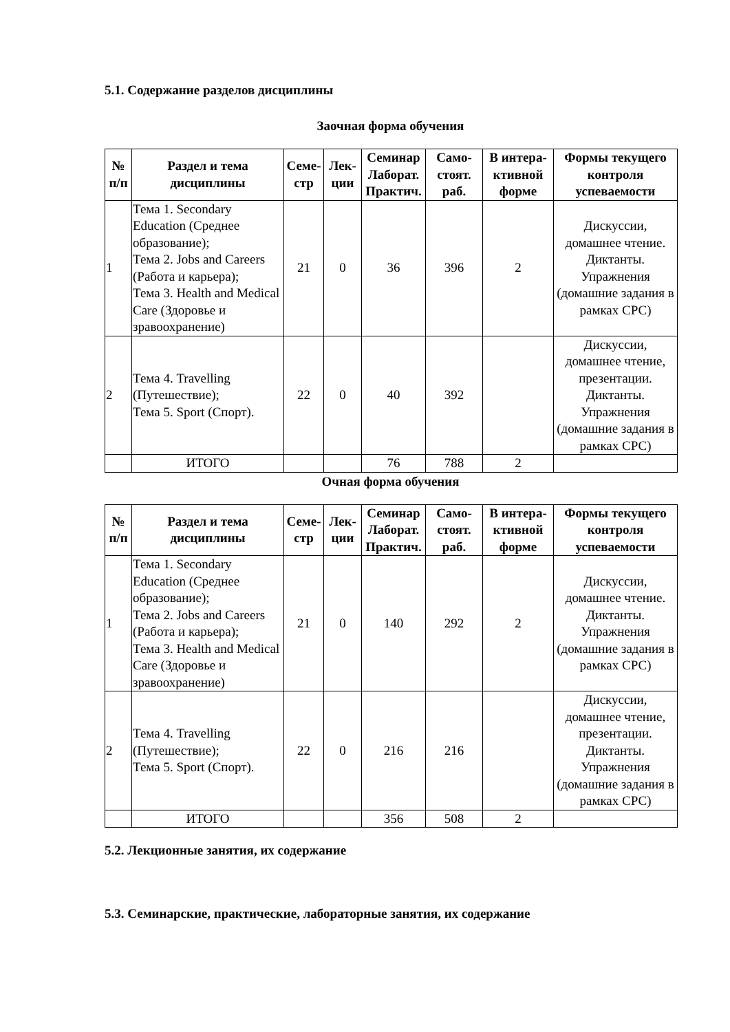5.1. Содержание разделов дисциплины
Заочная форма обучения
| № п/п | Раздел и тема дисциплины | Семе-стр | Лек-ции | Семинар Лаборат. Практич. | Само-стоят. раб. | В интера-ктивной форме | Формы текущего контроля успеваемости |
| --- | --- | --- | --- | --- | --- | --- | --- |
| 1 | Тема 1. Secondary Education (Среднее образование); Тема 2. Jobs and Careers (Работа и карьера); Тема 3. Health and Medical Care (Здоровье и зравоохранение) | 21 | 0 | 36 | 396 | 2 | Дискуссии, домашнее чтение. Диктанты. Упражнения (домашние задания в рамках СРС) |
| 2 | Тема 4. Travelling (Путешествие); Тема 5. Sport (Спорт). | 22 | 0 | 40 | 392 | | Дискуссии, домашнее чтение, презентации. Диктанты. Упражнения (домашние задания в рамках СРС) |
| | ИТОГО | | | 76 | 788 | 2 | |
Очная форма обучения
| № п/п | Раздел и тема дисциплины | Семе-стр | Лек-ции | Семинар Лаборат. Практич. | Само-стоят. раб. | В интера-ктивной форме | Формы текущего контроля успеваемости |
| --- | --- | --- | --- | --- | --- | --- | --- |
| 1 | Тема 1. Secondary Education (Среднее образование); Тема 2. Jobs and Careers (Работа и карьера); Тема 3. Health and Medical Care (Здоровье и зравоохранение) | 21 | 0 | 140 | 292 | 2 | Дискуссии, домашнее чтение. Диктанты. Упражнения (домашние задания в рамках СРС) |
| 2 | Тема 4. Travelling (Путешествие); Тема 5. Sport (Спорт). | 22 | 0 | 216 | 216 | | Дискуссии, домашнее чтение, презентации. Диктанты. Упражнения (домашние задания в рамках СРС) |
| | ИТОГО | | | 356 | 508 | 2 | |
5.2. Лекционные занятия, их содержание
5.3. Семинарские, практические, лабораторные занятия, их содержание